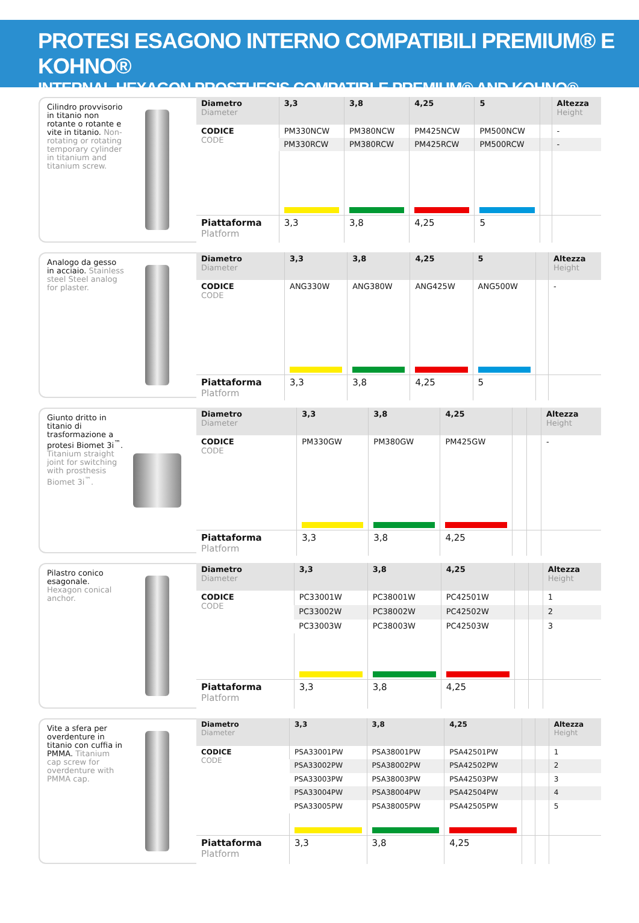PROTESI ESAGONO INTERNO COMPATIBILI PREMIUM® E KOHNO®
INTERNAL HEXAGON PROSTHESIS COMPATIBLE PREMIUM® AND KOHNO®
Cilindro provvisorio in titanio non rotante o rotante e vite in titanio. Non-rotating or rotating temporary cylinder in titanium and titanium screw.
| Diametro Diameter | 3,3 | 3,8 | 4,25 | 5 | | Altezza Height |
| --- | --- | --- | --- | --- | --- | --- |
| CODICE CODE | PM330NCW | PM380NCW | PM425NCW | PM500NCW | | - |
| | PM330RCW | PM380RCW | PM425RCW | PM500RCW | | - |
| Piattaforma Platform | 3,3 | 3,8 | 4,25 | 5 | | |
Analogo da gesso in acciaio. Stainless steel Steel analog for plaster.
| Diametro Diameter | 3,3 | 3,8 | 4,25 | 5 | | Altezza Height |
| --- | --- | --- | --- | --- | --- | --- |
| CODICE CODE | ANG330W | ANG380W | ANG425W | ANG500W | | - |
| Piattaforma Platform | 3,3 | 3,8 | 4,25 | 5 | | |
Giunto dritto in titanio di trasformazione a protesi Biomet 3i<sup>™</sup>. Titanium straight joint for switching with prosthesis Biomet 3i<sup>™</sup>.
| Diametro Diameter | 3,3 | 3,8 | 4,25 | | | Altezza Height |
| --- | --- | --- | --- | --- | --- | --- |
| CODICE CODE | PM330GW | PM380GW | PM425GW | | | - |
| Piattaforma Platform | 3,3 | 3,8 | 4,25 | | | |
Pilastro conico esagonale. Hexagon conical anchor.
| Diametro Diameter | 3,3 | 3,8 | 4,25 | | | Altezza Height |
| --- | --- | --- | --- | --- | --- | --- |
| CODICE CODE | PC33001W | PC38001W | PC42501W | | | 1 |
| | PC33002W | PC38002W | PC42502W | | | 2 |
| | PC33003W | PC38003W | PC42503W | | | 3 |
| Piattaforma Platform | 3,3 | 3,8 | 4,25 | | | |
Vite a sfera per overdenture in titanio con cuffia in PMMA. Titanium cap screw for overdenture with PMMA cap.
| Diametro Diameter | 3,3 | 3,8 | 4,25 | | | Altezza Height |
| --- | --- | --- | --- | --- | --- | --- |
| CODICE CODE | PSA33001PW | PSA38001PW | PSA42501PW | | | 1 |
| | PSA33002PW | PSA38002PW | PSA42502PW | | | 2 |
| | PSA33003PW | PSA38003PW | PSA42503PW | | | 3 |
| | PSA33004PW | PSA38004PW | PSA42504PW | | | 4 |
| | PSA33005PW | PSA38005PW | PSA42505PW | | | 5 |
| Piattaforma Platform | 3,3 | 3,8 | 4,25 | | | |